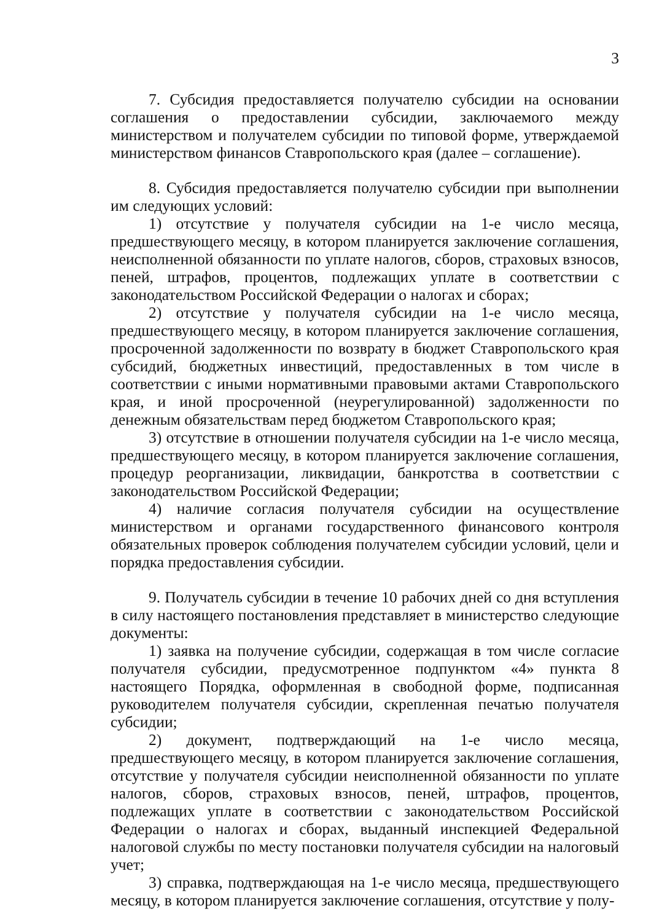3
7. Субсидия предоставляется получателю субсидии на основании соглашения о предоставлении субсидии, заключаемого между министерством и получателем субсидии по типовой форме, утверждаемой министерством финансов Ставропольского края (далее – соглашение).
8. Субсидия предоставляется получателю субсидии при выполнении им следующих условий:
1) отсутствие у получателя субсидии на 1-е число месяца, предшествующего месяцу, в котором планируется заключение соглашения, неисполненной обязанности по уплате налогов, сборов, страховых взносов, пеней, штрафов, процентов, подлежащих уплате в соответствии с законодательством Российской Федерации о налогах и сборах;
2) отсутствие у получателя субсидии на 1-е число месяца, предшествующего месяцу, в котором планируется заключение соглашения, просроченной задолженности по возврату в бюджет Ставропольского края субсидий, бюджетных инвестиций, предоставленных в том числе в соответствии с иными нормативными правовыми актами Ставропольского края, и иной просроченной (неурегулированной) задолженности по денежным обязательствам перед бюджетом Ставропольского края;
3) отсутствие в отношении получателя субсидии на 1-е число месяца, предшествующего месяцу, в котором планируется заключение соглашения, процедур реорганизации, ликвидации, банкротства в соответствии с законодательством Российской Федерации;
4) наличие согласия получателя субсидии на осуществление министерством и органами государственного финансового контроля обязательных проверок соблюдения получателем субсидии условий, цели и порядка предоставления субсидии.
9. Получатель субсидии в течение 10 рабочих дней со дня вступления в силу настоящего постановления представляет в министерство следующие документы:
1) заявка на получение субсидии, содержащая в том числе согласие получателя субсидии, предусмотренное подпунктом «4» пункта 8 настоящего Порядка, оформленная в свободной форме, подписанная руководителем получателя субсидии, скрепленная печатью получателя субсидии;
2) документ, подтверждающий на 1-е число месяца, предшествующего месяцу, в котором планируется заключение соглашения, отсутствие у получателя субсидии неисполненной обязанности по уплате налогов, сборов, страховых взносов, пеней, штрафов, процентов, подлежащих уплате в соответствии с законодательством Российской Федерации о налогах и сборах, выданный инспекцией Федеральной налоговой службы по месту постановки получателя субсидии на налоговый учет;
3) справка, подтверждающая на 1-е число месяца, предшествующего месяцу, в котором планируется заключение соглашения, отсутствие у полу-